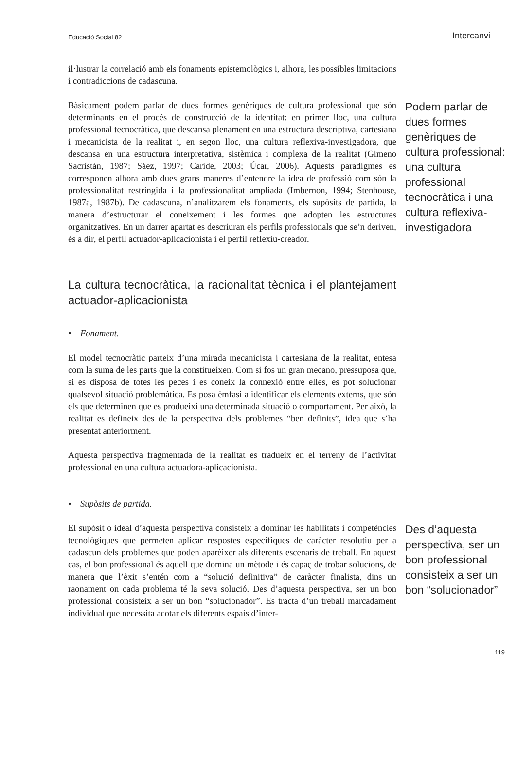Educació Social 82 Intercanvi
il·lustrar la correlació amb els fonaments epistemològics i, alhora, les possibles limitacions i contradiccions de cadascuna.
Bàsicament podem parlar de dues formes genèriques de cultura professional que són determinants en el procés de construcció de la identitat: en primer lloc, una cultura professional tecnocràtica, que descansa plenament en una estructura descriptiva, cartesiana i mecanicista de la realitat i, en segon lloc, una cultura reflexiva-investigadora, que descansa en una estructura interpretativa, sistèmica i complexa de la realitat (Gimeno Sacristán, 1987; Sáez, 1997; Caride, 2003; Úcar, 2006). Aquests paradigmes es corresponen alhora amb dues grans maneres d’entendre la idea de professió com són la professionalitat restringida i la professionalitat ampliada (Imbernon, 1994; Stenhouse, 1987a, 1987b). De cadascuna, n’analitzarem els fonaments, els supòsits de partida, la manera d’estructurar el coneixement i les formes que adopten les estructures organitzatives. En un darrer apartat es descriuran els perfils professionals que se’n deriven, és a dir, el perfil actuador-aplicacionista i el perfil reflexiu-creador.
Podem parlar de dues formes genèriques de cultura professional: una cultura professional tecnocràtica i una cultura reflexiva-investigadora
La cultura tecnocràtica, la racionalitat tècnica i el plantejament actuador-aplicacionista
• Fonament.
El model tecnocràtic parteix d’una mirada mecanicista i cartesiana de la realitat, entesa com la suma de les parts que la constitueixen. Com si fos un gran mecano, pressuposa que, si es disposa de totes les peces i es coneix la connexió entre elles, es pot solucionar qualsevol situació problemàtica. Es posa èmfasi a identificar els elements externs, que són els que determinen que es produeixi una determinada situació o comportament. Per això, la realitat es defineix des de la perspectiva dels problemes “ben definits”, idea que s’ha presentat anteriorment.
Aquesta perspectiva fragmentada de la realitat es tradueix en el terreny de l’activitat professional en una cultura actuadora-aplicacionista.
• Supòsits de partida.
El supòsit o ideal d’aquesta perspectiva consisteix a dominar les habilitats i competències tecnològiques que permeten aplicar respostes específiques de caràcter resolutiu per a cadascun dels problemes que poden aparèixer als diferents escenaris de treball. En aquest cas, el bon professional és aquell que domina un mètode i és capaç de trobar solucions, de manera que l’èxit s’entén com a “solució definitiva” de caràcter finalista, dins un raonament on cada problema té la seva solució. Des d’aquesta perspectiva, ser un bon professional consisteix a ser un bon “solucionador”. Es tracta d’un treball marcadament individual que necessita acotar els diferents espais d’inter-
Des d’aquesta perspectiva, ser un bon professional consisteix a ser un bon “solucionador”
119